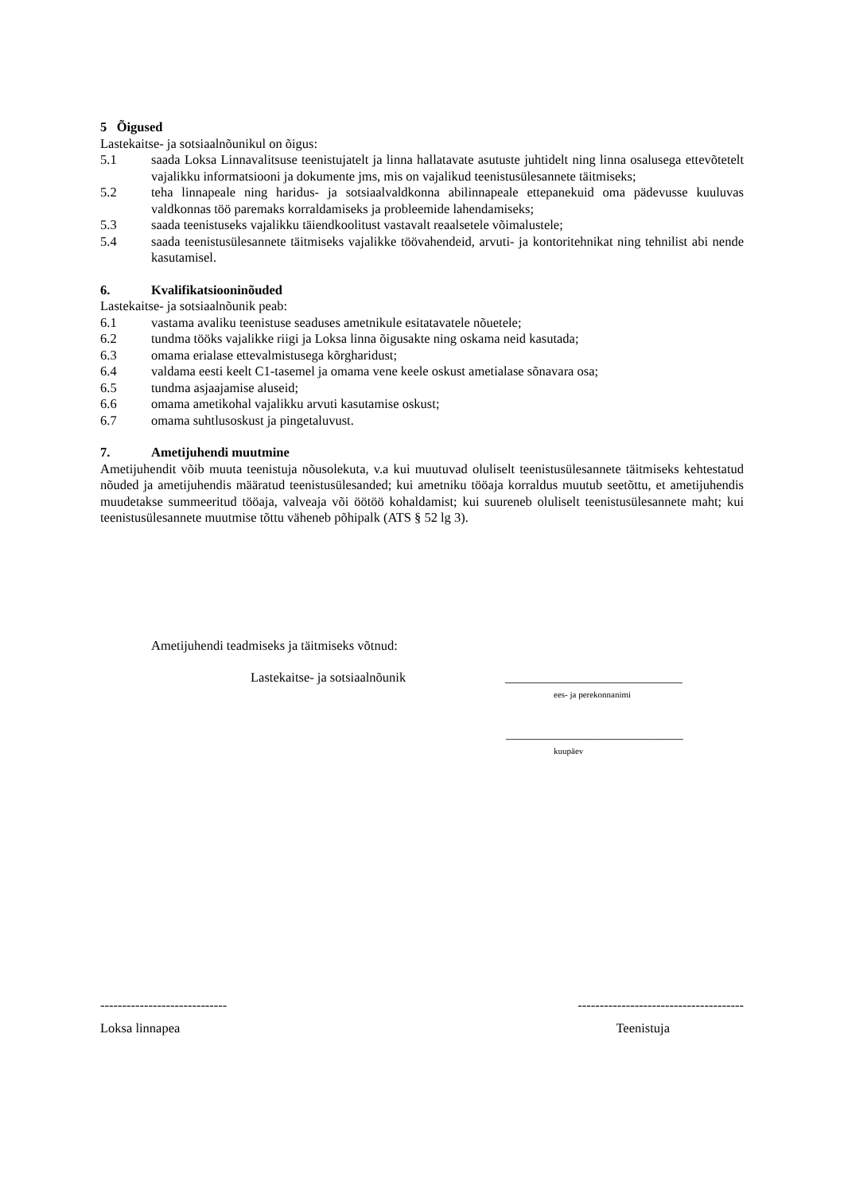5 Õigused
Lastekaitse- ja sotsiaalnõunikul on õigus:
5.1 saada Loksa Linnavalitsuse teenistujatelt ja linna hallatavate asutuste juhtidelt ning linna osalusega ettevõtetelt vajalikku informatsiooni ja dokumente jms, mis on vajalikud teenistusülesannete täitmiseks;
5.2 teha linnapeale ning haridus- ja sotsiaalvaldkonna abilinnapeale ettepanekuid oma pädevusse kuuluvas valdkonnas töö paremaks korraldamiseks ja probleemide lahendamiseks;
5.3 saada teenistuseks vajalikku täiendkoolitust vastavalt reaalsetele võimalustele;
5.4 saada teenistusülesannete täitmiseks vajalikke töövahendeid, arvuti- ja kontoritehnikat ning tehnilist abi nende kasutamisel.
6. Kvalifikatsiooninõuded
Lastekaitse- ja sotsiaalnõunik peab:
6.1 vastama avaliku teenistuse seaduses ametnikule esitatavatele nõuetele;
6.2 tundma tööks vajalikke riigi ja Loksa linna õigusakte ning oskama neid kasutada;
6.3 omama erialase ettevalmistusega kõrgharidust;
6.4 valdama eesti keelt C1-tasemel ja omama vene keele oskust ametialase sõnavara osa;
6.5 tundma asjaajamise aluseid;
6.6 omama ametikohal vajalikku arvuti kasutamise oskust;
6.7 omama suhtlusoskust ja pingetaluvust.
7. Ametijuhendi muutmine
Ametijuhendit võib muuta teenistuja nõusolekuta, v.a kui muutuvad oluliselt teenistusülesannete täitmiseks kehtestatud nõuded ja ametijuhendis määratud teenistusülesanded; kui ametniku tööaja korraldus muutub seetõttu, et ametijuhendis muudetakse summeeritud tööaja, valveaja või öötöö kohaldamist; kui suureneb oluliselt teenistusülesannete maht; kui teenistusülesannete muutmise tõttu väheneb põhipalk (ATS § 52 lg 3).
Ametijuhendi teadmiseks ja täitmiseks võtnud:
Lastekaitse- ja sotsiaalnõunik ___________________________
ees- ja perekonnanimi
___________________________
kuupäev
----------------------------- --------------------------------------
Loksa linnapea Teenistuja